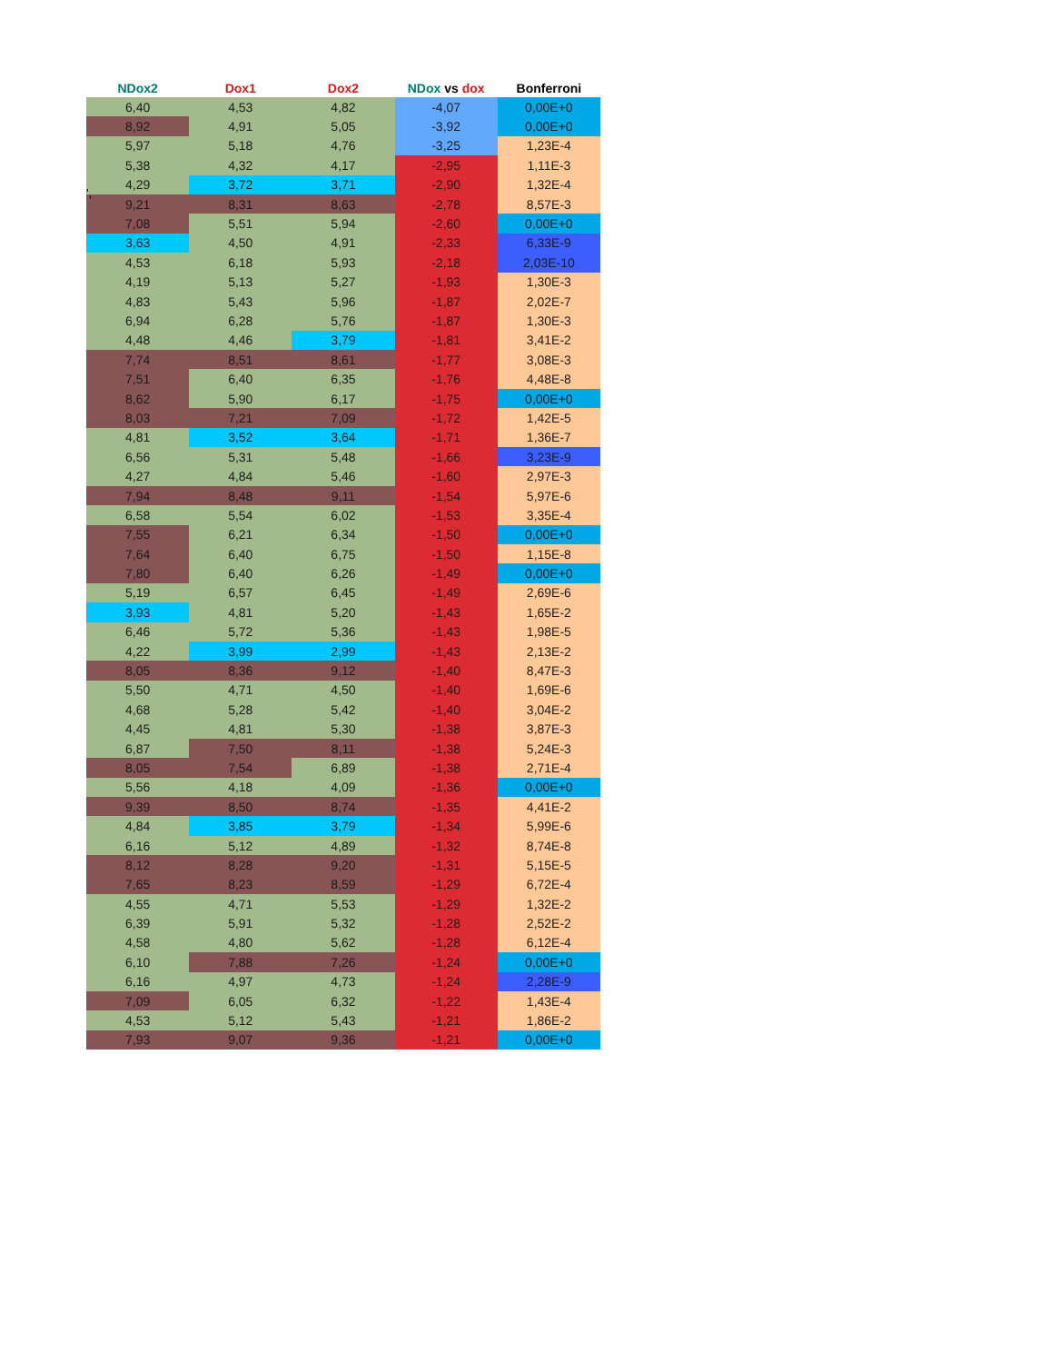',
| NDox2 | Dox1 | Dox2 | NDox vs dox | Bonferroni |
| --- | --- | --- | --- | --- |
| 6,40 | 4,53 | 4,82 | -4,07 | 0,00E+0 |
| 8,92 | 4,91 | 5,05 | -3,92 | 0,00E+0 |
| 5,97 | 5,18 | 4,76 | -3,25 | 1,23E-4 |
| 5,38 | 4,32 | 4,17 | -2,95 | 1,11E-3 |
| 4,29 | 3,72 | 3,71 | -2,90 | 1,32E-4 |
| 9,21 | 8,31 | 8,63 | -2,78 | 8,57E-3 |
| 7,08 | 5,51 | 5,94 | -2,60 | 0,00E+0 |
| 3,63 | 4,50 | 4,91 | -2,33 | 6,33E-9 |
| 4,53 | 6,18 | 5,93 | -2,18 | 2,03E-10 |
| 4,19 | 5,13 | 5,27 | -1,93 | 1,30E-3 |
| 4,83 | 5,43 | 5,96 | -1,87 | 2,02E-7 |
| 6,94 | 6,28 | 5,76 | -1,87 | 1,30E-3 |
| 4,48 | 4,46 | 3,79 | -1,81 | 3,41E-2 |
| 7,74 | 8,51 | 8,61 | -1,77 | 3,08E-3 |
| 7,51 | 6,40 | 6,35 | -1,76 | 4,48E-8 |
| 8,62 | 5,90 | 6,17 | -1,75 | 0,00E+0 |
| 8,03 | 7,21 | 7,09 | -1,72 | 1,42E-5 |
| 4,81 | 3,52 | 3,64 | -1,71 | 1,36E-7 |
| 6,56 | 5,31 | 5,48 | -1,66 | 3,23E-9 |
| 4,27 | 4,84 | 5,46 | -1,60 | 2,97E-3 |
| 7,94 | 8,48 | 9,11 | -1,54 | 5,97E-6 |
| 6,58 | 5,54 | 6,02 | -1,53 | 3,35E-4 |
| 7,55 | 6,21 | 6,34 | -1,50 | 0,00E+0 |
| 7,64 | 6,40 | 6,75 | -1,50 | 1,15E-8 |
| 7,80 | 6,40 | 6,26 | -1,49 | 0,00E+0 |
| 5,19 | 6,57 | 6,45 | -1,49 | 2,69E-6 |
| 3,93 | 4,81 | 5,20 | -1,43 | 1,65E-2 |
| 6,46 | 5,72 | 5,36 | -1,43 | 1,98E-5 |
| 4,22 | 3,99 | 2,99 | -1,43 | 2,13E-2 |
| 8,05 | 8,36 | 9,12 | -1,40 | 8,47E-3 |
| 5,50 | 4,71 | 4,50 | -1,40 | 1,69E-6 |
| 4,68 | 5,28 | 5,42 | -1,40 | 3,04E-2 |
| 4,45 | 4,81 | 5,30 | -1,38 | 3,87E-3 |
| 6,87 | 7,50 | 8,11 | -1,38 | 5,24E-3 |
| 8,05 | 7,54 | 6,89 | -1,38 | 2,71E-4 |
| 5,56 | 4,18 | 4,09 | -1,36 | 0,00E+0 |
| 9,39 | 8,50 | 8,74 | -1,35 | 4,41E-2 |
| 4,84 | 3,85 | 3,79 | -1,34 | 5,99E-6 |
| 6,16 | 5,12 | 4,89 | -1,32 | 8,74E-8 |
| 8,12 | 8,28 | 9,20 | -1,31 | 5,15E-5 |
| 7,65 | 8,23 | 8,59 | -1,29 | 6,72E-4 |
| 4,55 | 4,71 | 5,53 | -1,29 | 1,32E-2 |
| 6,39 | 5,91 | 5,32 | -1,28 | 2,52E-2 |
| 4,58 | 4,80 | 5,62 | -1,28 | 6,12E-4 |
| 6,10 | 7,88 | 7,26 | -1,24 | 0,00E+0 |
| 6,16 | 4,97 | 4,73 | -1,24 | 2,28E-9 |
| 7,09 | 6,05 | 6,32 | -1,22 | 1,43E-4 |
| 4,53 | 5,12 | 5,43 | -1,21 | 1,86E-2 |
| 7,93 | 9,07 | 9,36 | -1,21 | 0,00E+0 |